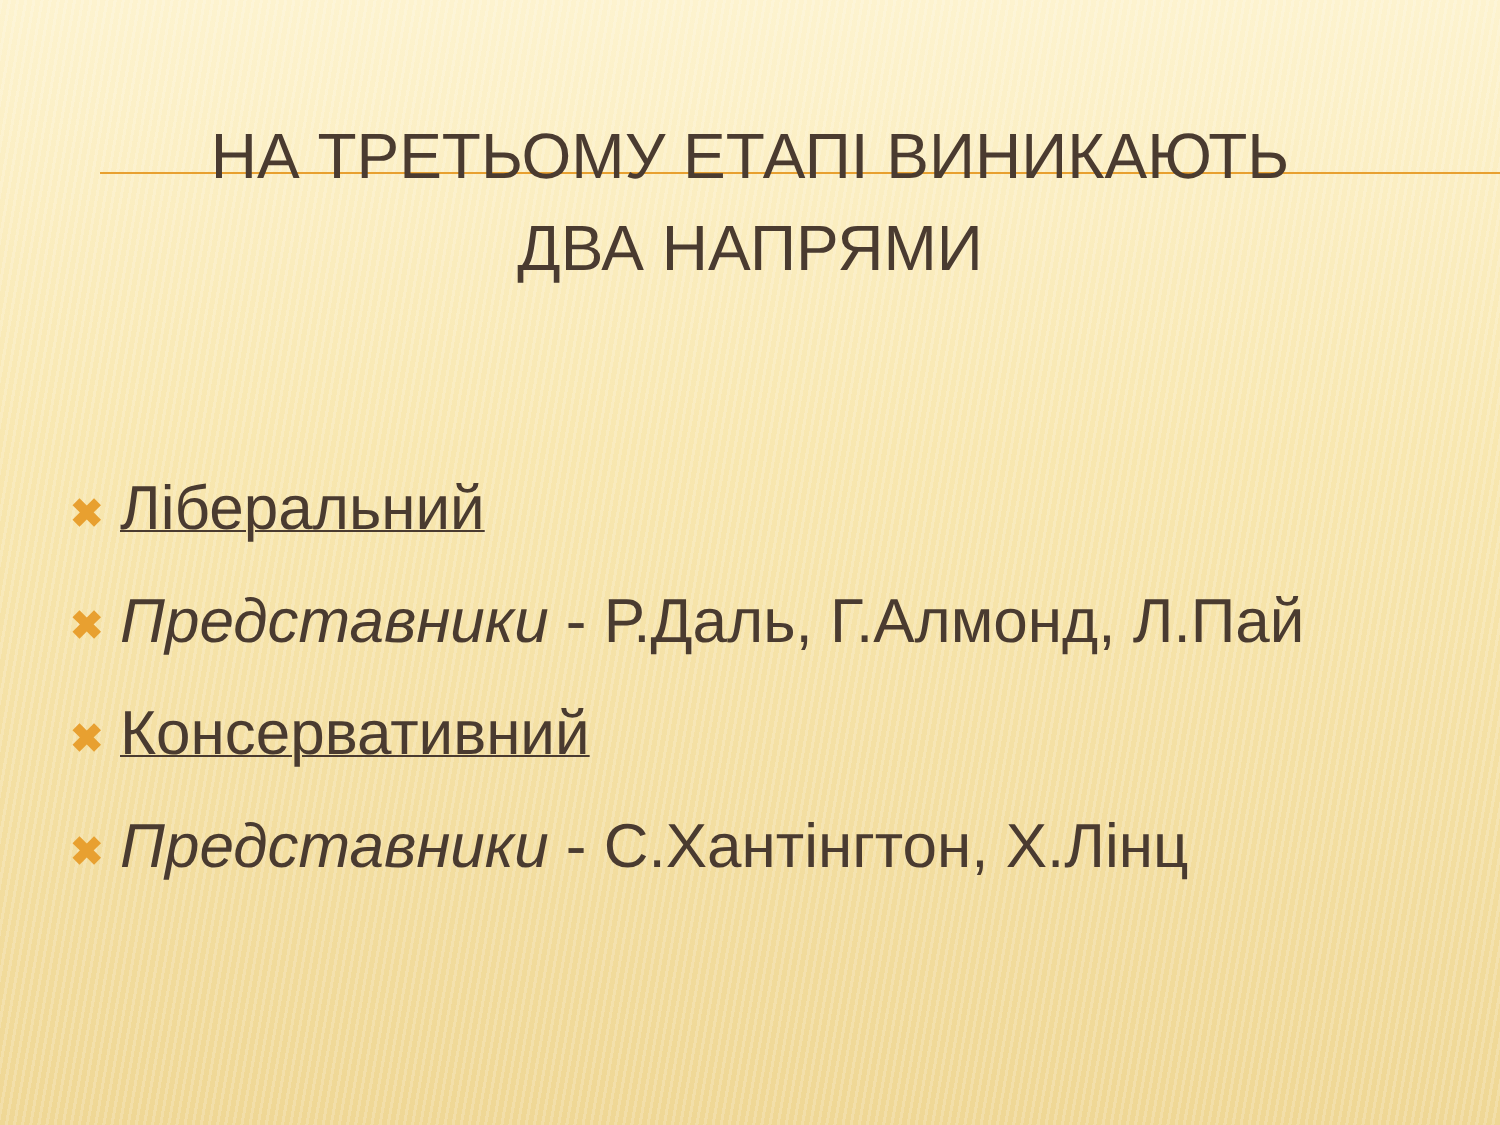НА ТРЕТЬОМУ ЕТАПІ ВИНИКАЮТЬ
ДВА НАПРЯМИ
✖ Ліберальний
✖ Представники - Р.Даль, Г.Алмонд, Л.Пай
✖ Консервативний
✖ Представники - С.Хантінгтон, Х.Лінц